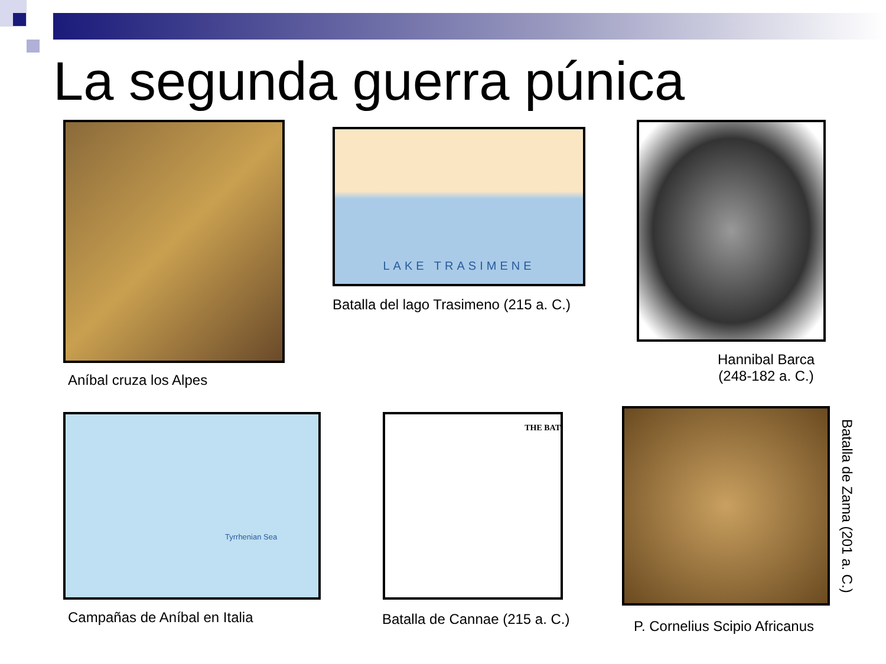La segunda guerra púnica
Aníbal cruza los Alpes
LAKE TRASIMENE
Batalla del lago Trasimeno (215 a. C.)
Hannibal Barca
(248-182 a. C.)
Tyrrhenian Sea
Campañas de Aníbal en Italia
THE BAT
Batalla de Cannae (215 a. C.) P. Cornelius Scipio Africanus
Batalla de Zama (201 a. C.)